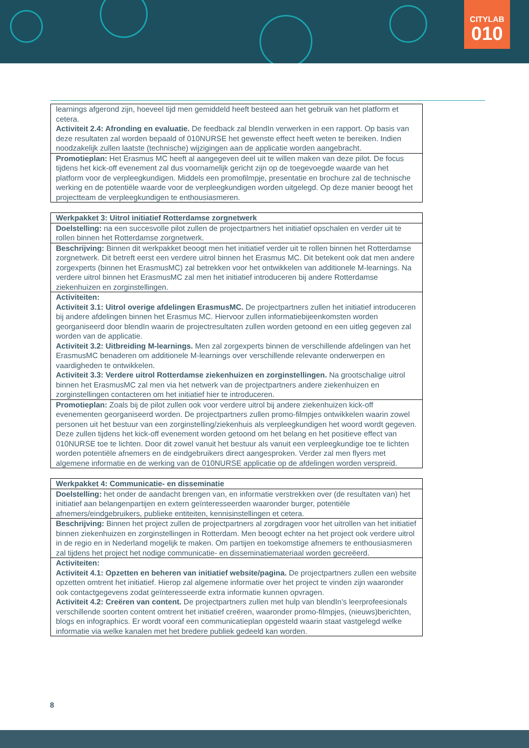CITYLAB
010
| learnings afgerond zijn, hoeveel tijd men gemiddeld heeft besteed aan het gebruik van het platform et cetera. Activiteit 2.4: Afronding en evaluatie. De feedback zal blendIn verwerken in een rapport. Op basis van deze resultaten zal worden bepaald of 010NURSE het gewenste effect heeft weten te bereiken. Indien noodzakelijk zullen laatste (technische) wijzigingen aan de applicatie worden aangebracht. |
| Promotieplan: Het Erasmus MC heeft al aangegeven deel uit te willen maken van deze pilot. De focus tijdens het kick-off evenement zal dus voornamelijk gericht zijn op de toegevoegde waarde van het platform voor de verpleegkundigen. Middels een promofilmpje, presentatie en brochure zal de technische werking en de potentiële waarde voor de verpleegkundigen worden uitgelegd. Op deze manier beoogt het projectteam de verpleegkundigen te enthousiasmeren. |
| Werkpakket 3: Uitrol initiatief Rotterdamse zorgnetwerk |
| --- |
| Doelstelling: na een succesvolle pilot zullen de projectpartners het initiatief opschalen en verder uit te rollen binnen het Rotterdamse zorgnetwerk. |
| Beschrijving: Binnen dit werkpakket beoogt men het initiatief verder uit te rollen binnen het Rotterdamse zorgnetwerk. Dit betreft eerst een verdere uitrol binnen het Erasmus MC. Dit betekent ook dat men andere zorgexperts (binnen het ErasmusMC) zal betrekken voor het ontwikkelen van additionele M-learnings. Na verdere uitrol binnen het ErasmusMC zal men het initiatief introduceren bij andere Rotterdamse ziekenhuizen en zorginstellingen. |
| Activiteiten: Activiteit 3.1: Uitrol overige afdelingen ErasmusMC. De projectpartners zullen het initiatief introduceren bij andere afdelingen binnen het Erasmus MC. Hiervoor zullen informatiebijeenkomsten worden georganiseerd door blendIn waarin de projectresultaten zullen worden getoond en een uitleg gegeven zal worden van de applicatie. Activiteit 3.2: Uitbreiding M-learnings. Men zal zorgexperts binnen de verschillende afdelingen van het ErasmusMC benaderen om additionele M-learnings over verschillende relevante onderwerpen en vaardigheden te ontwikkelen. Activiteit 3.3: Verdere uitrol Rotterdamse ziekenhuizen en zorginstellingen. Na grootschalige uitrol binnen het ErasmusMC zal men via het netwerk van de projectpartners andere ziekenhuizen en zorginstellingen contacteren om het initiatief hier te introduceren. |
| Promotieplan: Zoals bij de pilot zullen ook voor verdere uitrol bij andere ziekenhuizen kick-off evenementen georganiseerd worden. De projectpartners zullen promo-filmpjes ontwikkelen waarin zowel personen uit het bestuur van een zorginstelling/ziekenhuis als verpleegkundigen het woord wordt gegeven. Deze zullen tijdens het kick-off evenement worden getoond om het belang en het positieve effect van 010NURSE toe te lichten. Door dit zowel vanuit het bestuur als vanuit een verpleegkundige toe te lichten worden potentiële afnemers en de eindgebruikers direct aangesproken. Verder zal men flyers met algemene informatie en de werking van de 010NURSE applicatie op de afdelingen worden verspreid. |
| Werkpakket 4: Communicatie- en disseminatie |
| --- |
| Doelstelling: het onder de aandacht brengen van, en informatie verstrekken over (de resultaten van) het initiatief aan belangenpartijen en extern geïnteresseerden waaronder burger, potentiële afnemers/eindgebruikers, publieke entiteiten, kennisinstellingen et cetera. |
| Beschrijving: Binnen het project zullen de projectpartners al zorgdragen voor het uitrollen van het initiatief binnen ziekenhuizen en zorginstellingen in Rotterdam. Men beoogt echter na het project ook verdere uitrol in de regio en in Nederland mogelijk te maken. Om partijen en toekomstige afnemers te enthousiasmeren zal tijdens het project het nodige communicatie- en disseminatiemateriaal worden gecreëerd. |
| Activiteiten: Activiteit 4.1: Opzetten en beheren van initiatief website/pagina. De projectpartners zullen een website opzetten omtrent het initiatief. Hierop zal algemene informatie over het project te vinden zijn waaronder ook contactgegevens zodat geïnteresseerde extra informatie kunnen opvragen. Activiteit 4.2: Creëren van content. De projectpartners zullen met hulp van blendIn’s leerprofeesionals verschillende soorten content omtrent het initiatief creëren, waaronder promo-filmpjes, (nieuws)berichten, blogs en infographics. Er wordt vooraf een communicatieplan opgesteld waarin staat vastgelegd welke informatie via welke kanalen met het bredere publiek gedeeld kan worden. |
8